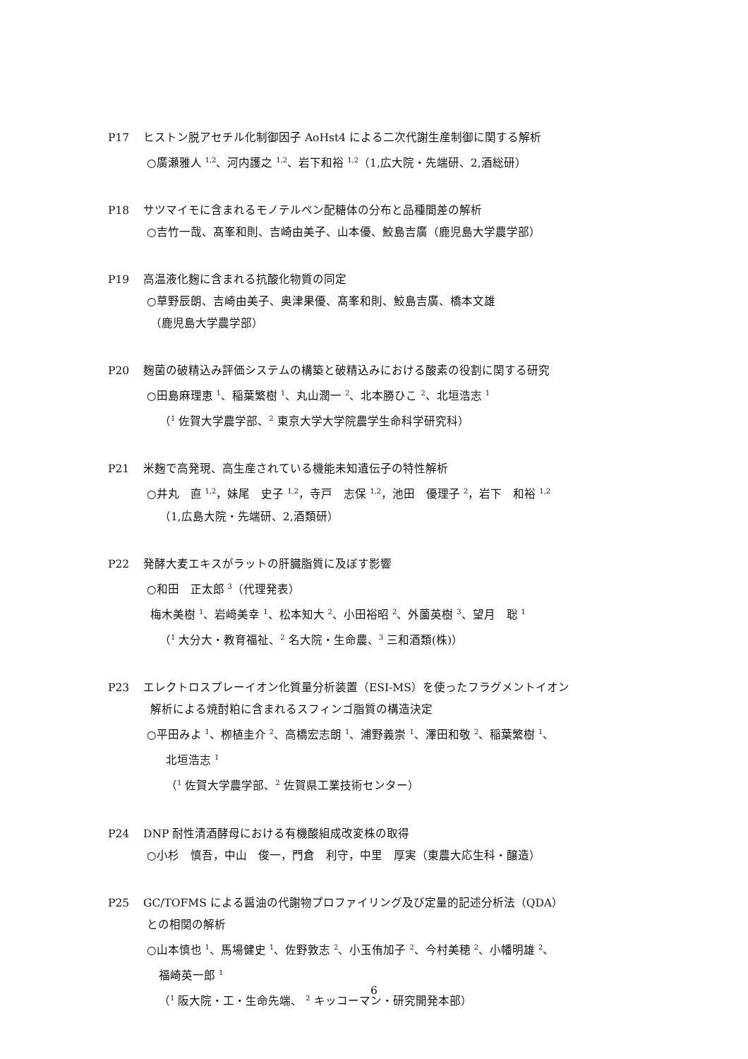P17 ヒストン脱アセチル化制御因子 AoHst4 による二次代謝生産制御に関する解析
○廣瀬雅人 <sup>1,2</sup>、河内護之 <sup>1,2</sup>、岩下和裕 <sup>1,2</sup>（1,広大院・先端研、2,酒総研）
P18 サツマイモに含まれるモノテルペン配糖体の分布と品種間差の解析
○吉竹一哉、髙峯和則、吉崎由美子、山本優、鮫島吉廣（鹿児島大学農学部）
P19 高温液化麹に含まれる抗酸化物質の同定
○草野辰朗、吉崎由美子、奥津果優、髙峯和則、鮫島吉廣、橋本文雄
（鹿児島大学農学部）
P20 麹菌の破精込み評価システムの構築と破精込みにおける酸素の役割に関する研究
○田島麻理恵 <sup>1</sup>、稲葉繁樹 <sup>1</sup>、丸山潤一 <sup>2</sup>、北本勝ひこ <sup>2</sup>、北垣浩志 <sup>1</sup>
（<sup>1</sup> 佐賀大学農学部、<sup>2</sup> 東京大学大学院農学生命科学研究科）
P21 米麹で高発現、高生産されている機能未知遺伝子の特性解析
○井丸　直 <sup>1,2</sup>，妹尾　史子 <sup>1,2</sup>，寺戸　志保 <sup>1,2</sup>，池田　優理子 <sup>2</sup>，岩下　和裕 <sup>1,2</sup>
（1,広島大院・先端研、2,酒類研）
P22 発酵大麦エキスがラットの肝臓脂質に及ぼす影響
○和田　正太郎 <sup>3</sup>（代理発表）
梅木美樹 <sup>1</sup>、岩﨑美幸 <sup>1</sup>、松本知大 <sup>2</sup>、小田裕昭 <sup>2</sup>、外薗英樹 <sup>3</sup>、望月　聡 <sup>1</sup>
（<sup>1</sup> 大分大・教育福祉、<sup>2</sup> 名大院・生命農、<sup>3</sup> 三和酒類(株)）
P23 エレクトロスプレーイオン化質量分析装置（ESI-MS）を使ったフラグメントイオン
解析による焼酎粕に含まれるスフィンゴ脂質の構造決定
○平田みよ <sup>1</sup>、栁植圭介 <sup>2</sup>、高橋宏志朗 <sup>1</sup>、浦野義崇 <sup>1</sup>、澤田和敬 <sup>2</sup>、稲葉繁樹 <sup>1</sup>、
北垣浩志 <sup>1</sup>
（<sup>1</sup> 佐賀大学農学部、<sup>2</sup> 佐賀県工業技術センター）
P24 DNP 耐性清酒酵母における有機酸組成改変株の取得
○小杉　慎吾，中山　俊一，門倉　利守，中里　厚実（東農大応生科・醸造）
P25 GC/TOFMS による醤油の代謝物プロファイリング及び定量的記述分析法（QDA）
との相関の解析
○山本慎也 <sup>1</sup>、馬場健史 <sup>1</sup>、佐野敦志 <sup>2</sup>、小玉侑加子 <sup>2</sup>、今村美穂 <sup>2</sup>、小幡明雄 <sup>2</sup>、
福崎英一郎 <sup>1</sup>
（<sup>1</sup> 阪大院・工・生命先端、 <sup>2</sup> キッコーマン・研究開発本部）
6